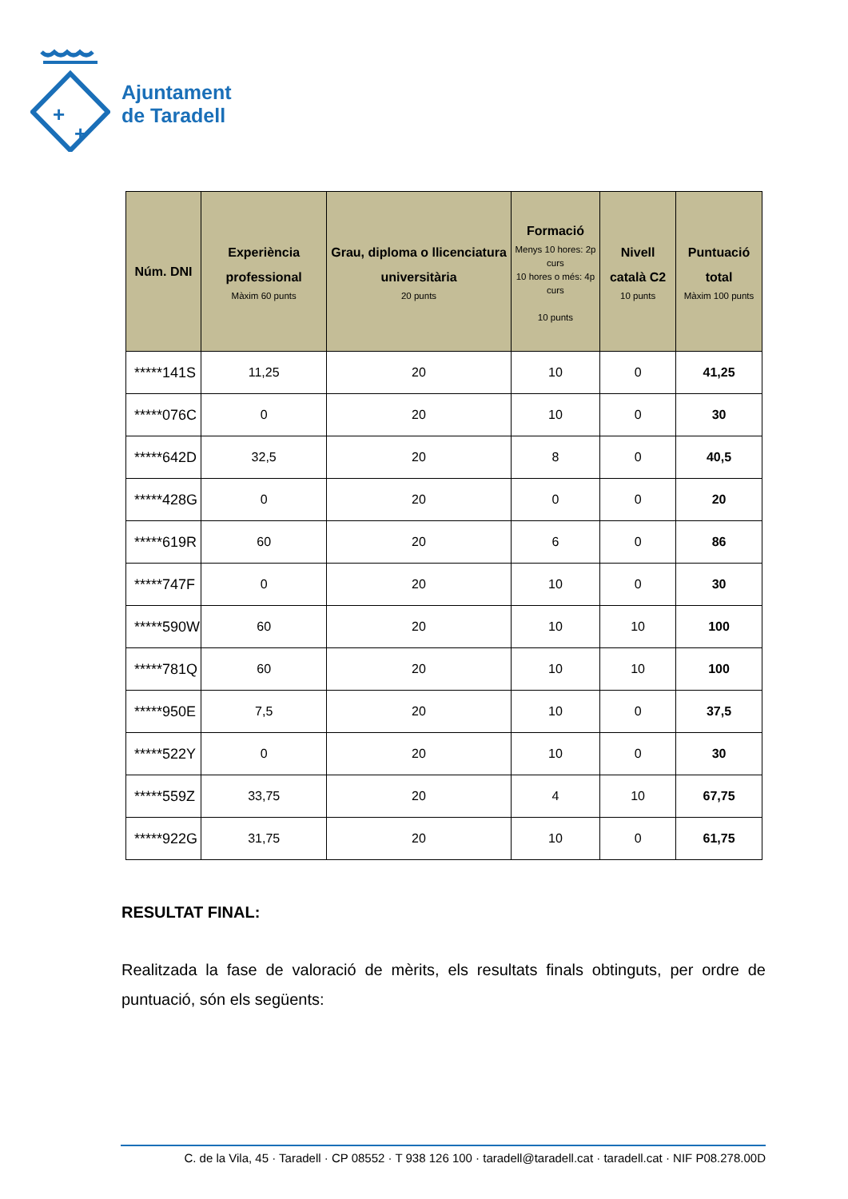+
+
Ajuntament
de Taradell
| Núm. DNI | Experiència professional Màxim 60 punts | Grau, diploma o llicenciatura universitària 20 punts | Formació Menys 10 hores: 2p curs 10 hores o més: 4p curs 10 punts | Nivell català C2 10 punts | Puntuació total Màxim 100 punts |
| --- | --- | --- | --- | --- | --- |
| *****141S | 11,25 | 20 | 10 | 0 | 41,25 |
| *****076C | 0 | 20 | 10 | 0 | 30 |
| *****642D | 32,5 | 20 | 8 | 0 | 40,5 |
| *****428G | 0 | 20 | 0 | 0 | 20 |
| *****619R | 60 | 20 | 6 | 0 | 86 |
| *****747F | 0 | 20 | 10 | 0 | 30 |
| *****590W | 60 | 20 | 10 | 10 | 100 |
| *****781Q | 60 | 20 | 10 | 10 | 100 |
| *****950E | 7,5 | 20 | 10 | 0 | 37,5 |
| *****522Y | 0 | 20 | 10 | 0 | 30 |
| *****559Z | 33,75 | 20 | 4 | 10 | 67,75 |
| *****922G | 31,75 | 20 | 10 | 0 | 61,75 |
RESULTAT FINAL:
Realitzada la fase de valoració de mèrits, els resultats finals obtinguts, per ordre de puntuació, són els següents:
C. de la Vila, 45 · Taradell · CP 08552 · T 938 126 100 · taradell@taradell.cat · taradell.cat · NIF P08.278.00D